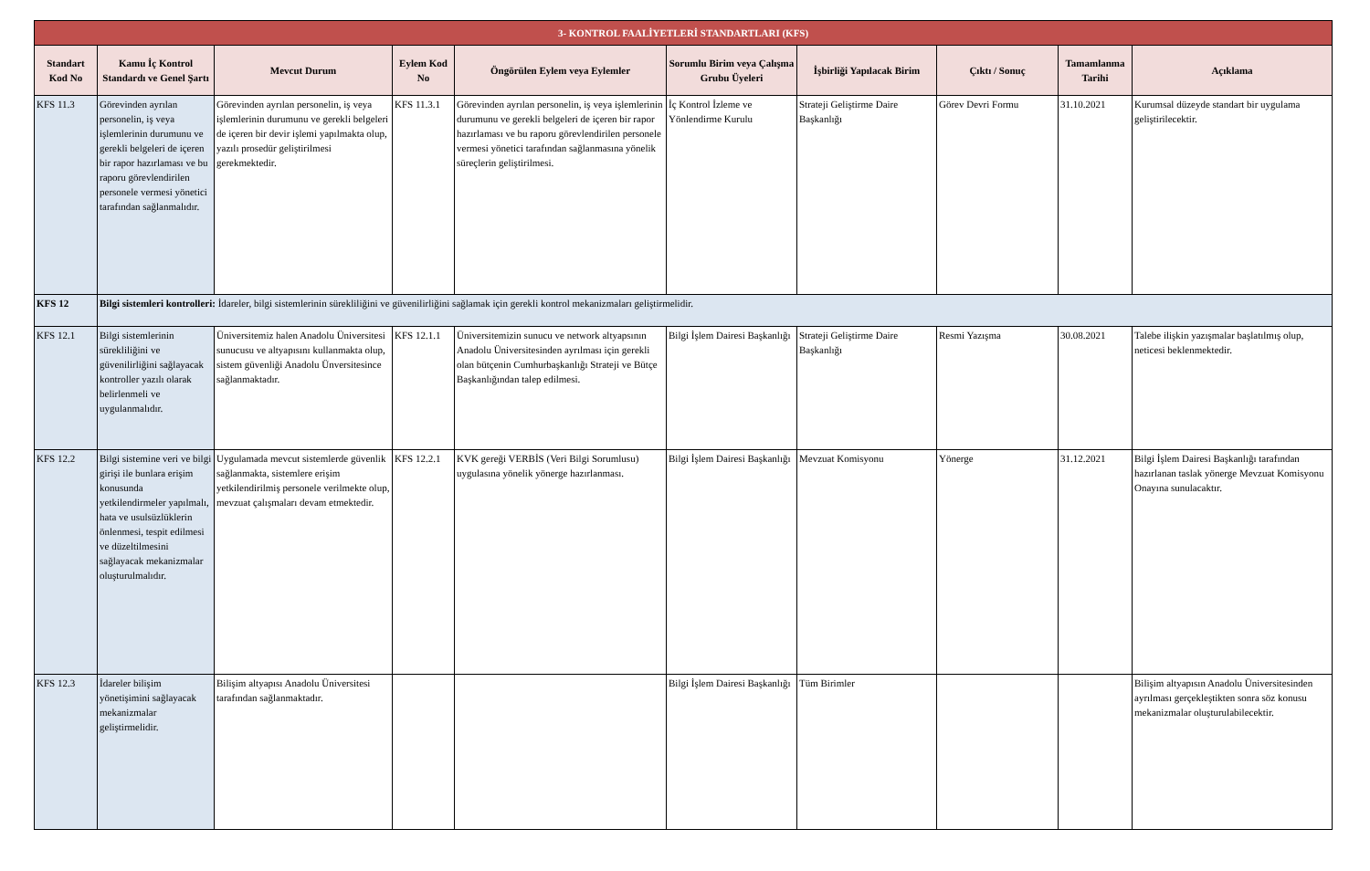| 3- KONTROL FAALİYETLERİ STANDARTLARI (KFS) | | | | | | | | | |
| Standart Kod No | Kamu İç Kontrol Standardı ve Genel Şartı | Mevcut Durum | Eylem Kod No | Öngörülen Eylem veya Eylemler | Sorumlu Birim veya Çalışma Grubu Üyeleri | İşbirliği Yapılacak Birim | Çıktı / Sonuç | Tamamlanma Tarihi | Açıklama |
| KFS 11.3 | Görevinden ayrılan personelin, iş veya işlemlerinin durumunu ve gerekli belgeleri de içeren bir rapor hazırlaması ve bu raporu görevlendirilen personele vermesi yönetici tarafından sağlanmalıdır. | Görevinden ayrılan personelin, iş veya işlemlerinin durumunu ve gerekli belgeleri de içeren bir devir işlemi yapılmakta olup, yazılı prosedür geliştirilmesi gerekmektedir. | KFS 11.3.1 | Görevinden ayrılan personelin, iş veya işlemlerinin durumunu ve gerekli belgeleri de içeren bir rapor hazırlaması ve bu raporu görevlendirilen personele vermesi yönetici tarafından sağlanmasına yönelik süreçlerin geliştirilmesi. | İç Kontrol İzleme ve Yönlendirme Kurulu | Strateji Geliştirme Daire Başkanlığı | Görev Devri Formu | 31.10.2021 | Kurumsal düzeyde standart bir uygulama geliştirilecektir. |
| KFS 12 | Bilgi sistemleri kontrolleri: İdareler, bilgi sistemlerinin sürekliliğini ve güvenilirliğini sağlamak için gerekli kontrol mekanizmaları geliştirmelidir. | | | | | | | | |
| KFS 12.1 | Bilgi sistemlerinin sürekliliğini ve güvenilirliğini sağlayacak kontroller yazılı olarak belirlenmeli ve uygulanmalıdır. | Üniversitemiz halen Anadolu Üniversitesi sunucusu ve altyapısını kullanmakta olup, sistem güvenliği Anadolu Ünversitesince sağlanmaktadır. | KFS 12.1.1 | Üniversitemizin sunucu ve network altyapsının Anadolu Üniversitesinden ayrılması için gerekli olan bütçenin Cumhurbaşkanlığı Strateji ve Bütçe Başkanlığından talep edilmesi. | Bilgi İşlem Dairesi Başkanlığı | Strateji Geliştirme Daire Başkanlığı | Resmi Yazışma | 30.08.2021 | Talebe ilişkin yazışmalar başlatılmış olup, neticesi beklenmektedir. |
| KFS 12.2 | Bilgi sistemine veri ve bilgi girişi ile bunlara erişim konusunda yetkilendirmeler yapılmalı, hata ve usulsüzlüklerin önlenmesi, tespit edilmesi ve düzeltilmesini sağlayacak mekanizmalar oluşturulmalıdır. | Uygulamada mevcut sistemlerde güvenlik sağlanmakta, sistemlere erişim yetkilendirilmiş personele verilmekte olup, mevzuat çalışmaları devam etmektedir. | KFS 12.2.1 | KVK gereği VERBİS (Veri Bilgi Sorumlusu) uygulasına yönelik yönerge hazırlanması. | Bilgi İşlem Dairesi Başkanlığı | Mevzuat Komisyonu | Yönerge | 31.12.2021 | Bilgi İşlem Dairesi Başkanlığı tarafından hazırlanan taslak yönerge Mevzuat Komisyonu Onayına sunulacaktır. |
| KFS 12.3 | İdareler bilişim yönetişimini sağlayacak mekanizmalar geliştirmelidir. | Bilişim altyapısı Anadolu Üniversitesi tarafından sağlanmaktadır. | | | Bilgi İşlem Dairesi Başkanlığı | Tüm Birimler | | | Bilişim altyapısın Anadolu Üniversitesinden ayrılması gerçekleştikten sonra söz konusu mekanizmalar oluşturulabilecektir. |